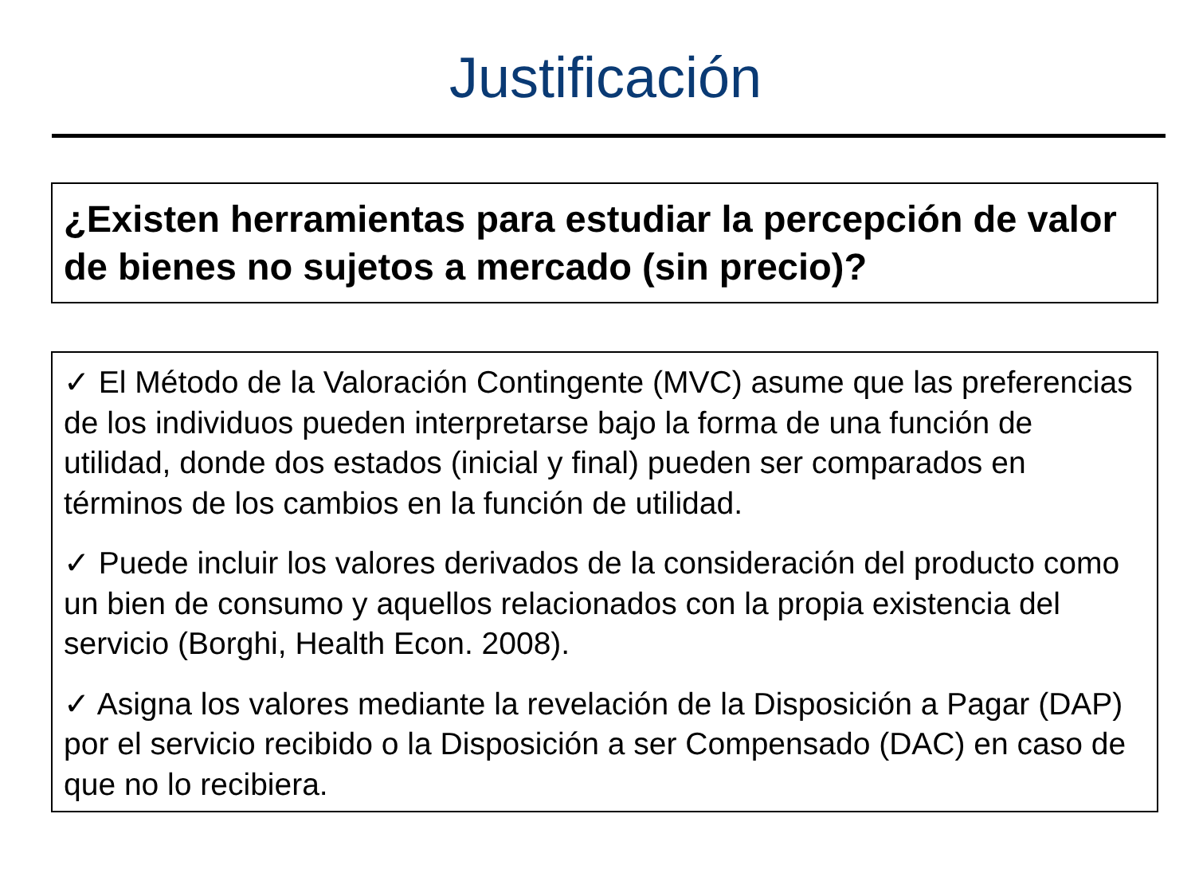Justificación
¿Existen herramientas para estudiar la percepción de valor de bienes no sujetos a mercado (sin precio)?
✓ El Método de la Valoración Contingente (MVC) asume que las preferencias de los individuos pueden interpretarse bajo la forma de una función de utilidad, donde dos estados (inicial y final) pueden ser comparados en términos de los cambios en la función de utilidad.
✓ Puede incluir los valores derivados de la consideración del producto como un bien de consumo y aquellos relacionados con la propia existencia del servicio (Borghi, Health Econ. 2008).
✓ Asigna los valores mediante la revelación de la Disposición a Pagar (DAP) por el servicio recibido o la Disposición a ser Compensado (DAC) en caso de que no lo recibiera.